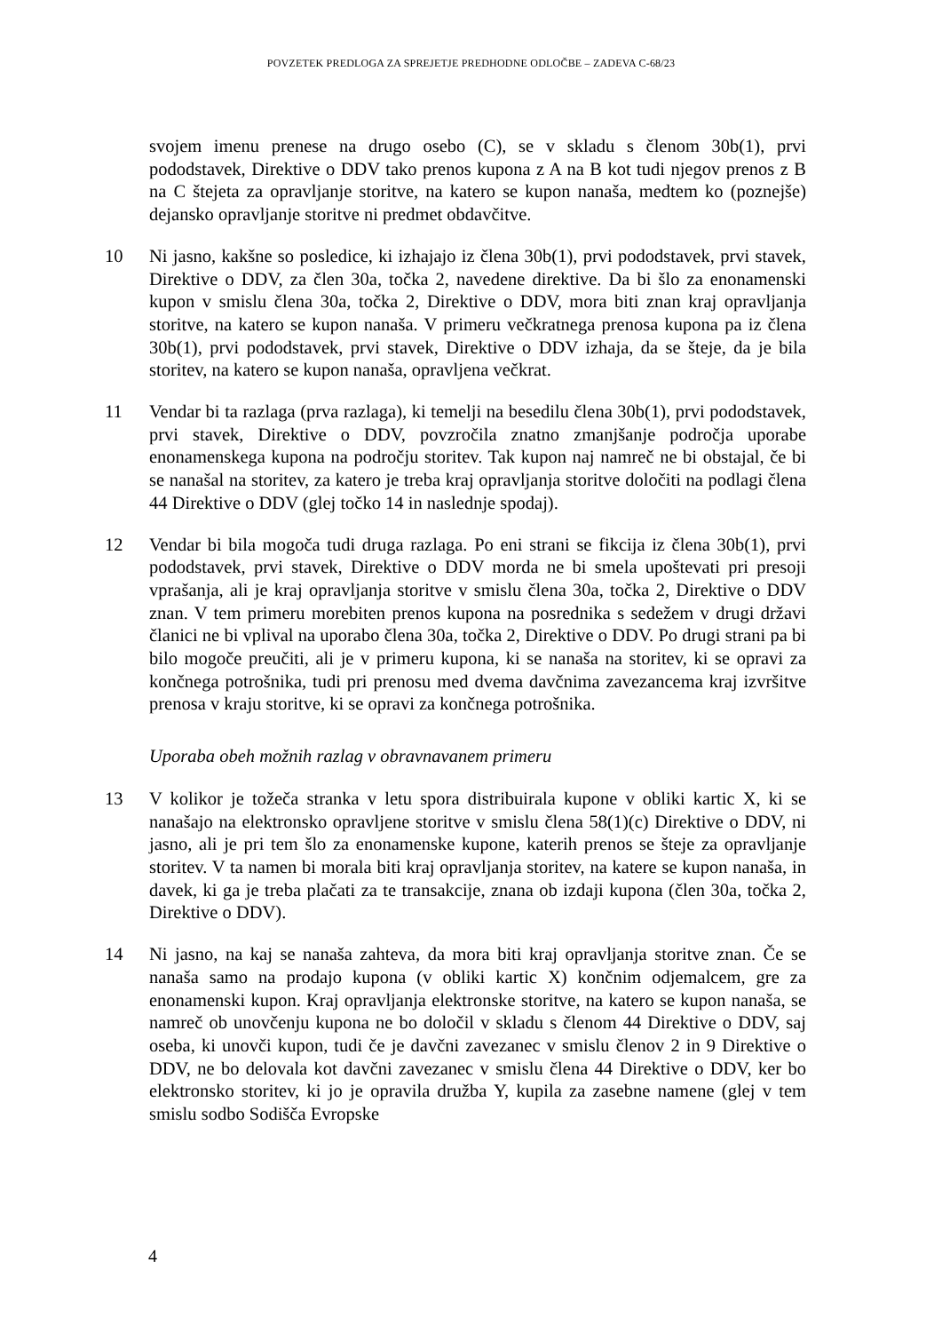POVZETEK PREDLOGA ZA SPREJETJE PREDHODNE ODLOČBE – ZADEVA C-68/23
svojem imenu prenese na drugo osebo (C), se v skladu s členom 30b(1), prvi pododstavek, Direktive o DDV tako prenos kupona z A na B kot tudi njegov prenos z B na C štejeta za opravljanje storitve, na katero se kupon nanaša, medtem ko (poznejše) dejansko opravljanje storitve ni predmet obdavčitve.
10 Ni jasno, kakšne so posledice, ki izhajajo iz člena 30b(1), prvi pododstavek, prvi stavek, Direktive o DDV, za člen 30a, točka 2, navedene direktive. Da bi šlo za enonamenski kupon v smislu člena 30a, točka 2, Direktive o DDV, mora biti znan kraj opravljanja storitve, na katero se kupon nanaša. V primeru večkratnega prenosa kupona pa iz člena 30b(1), prvi pododstavek, prvi stavek, Direktive o DDV izhaja, da se šteje, da je bila storitev, na katero se kupon nanaša, opravljena večkrat.
11 Vendar bi ta razlaga (prva razlaga), ki temelji na besedilu člena 30b(1), prvi pododstavek, prvi stavek, Direktive o DDV, povzročila znatno zmanjšanje področja uporabe enonamenskega kupona na področju storitev. Tak kupon naj namreč ne bi obstajal, če bi se nanašal na storitev, za katero je treba kraj opravljanja storitve določiti na podlagi člena 44 Direktive o DDV (glej točko 14 in naslednje spodaj).
12 Vendar bi bila mogoča tudi druga razlaga. Po eni strani se fikcija iz člena 30b(1), prvi pododstavek, prvi stavek, Direktive o DDV morda ne bi smela upoštevati pri presoji vprašanja, ali je kraj opravljanja storitve v smislu člena 30a, točka 2, Direktive o DDV znan. V tem primeru morebiten prenos kupona na posrednika s sedežem v drugi državi članici ne bi vplival na uporabo člena 30a, točka 2, Direktive o DDV. Po drugi strani pa bi bilo mogoče preučiti, ali je v primeru kupona, ki se nanaša na storitev, ki se opravi za končnega potrošnika, tudi pri prenosu med dvema davčnima zavezancema kraj izvršitve prenosa v kraju storitve, ki se opravi za končnega potrošnika.
Uporaba obeh možnih razlag v obravnavanem primeru
13 V kolikor je tožeča stranka v letu spora distribuirala kupone v obliki kartic X, ki se nanašajo na elektronsko opravljene storitve v smislu člena 58(1)(c) Direktive o DDV, ni jasno, ali je pri tem šlo za enonamenske kupone, katerih prenos se šteje za opravljanje storitev. V ta namen bi morala biti kraj opravljanja storitev, na katere se kupon nanaša, in davek, ki ga je treba plačati za te transakcije, znana ob izdaji kupona (člen 30a, točka 2, Direktive o DDV).
14 Ni jasno, na kaj se nanaša zahteva, da mora biti kraj opravljanja storitve znan. Če se nanaša samo na prodajo kupona (v obliki kartic X) končnim odjemalcem, gre za enonamenski kupon. Kraj opravljanja elektronske storitve, na katero se kupon nanaša, se namreč ob unovčenju kupona ne bo določil v skladu s členom 44 Direktive o DDV, saj oseba, ki unovči kupon, tudi če je davčni zavezanec v smislu členov 2 in 9 Direktive o DDV, ne bo delovala kot davčni zavezanec v smislu člena 44 Direktive o DDV, ker bo elektronsko storitev, ki jo je opravila družba Y, kupila za zasebne namene (glej v tem smislu sodbo Sodišča Evropske
4